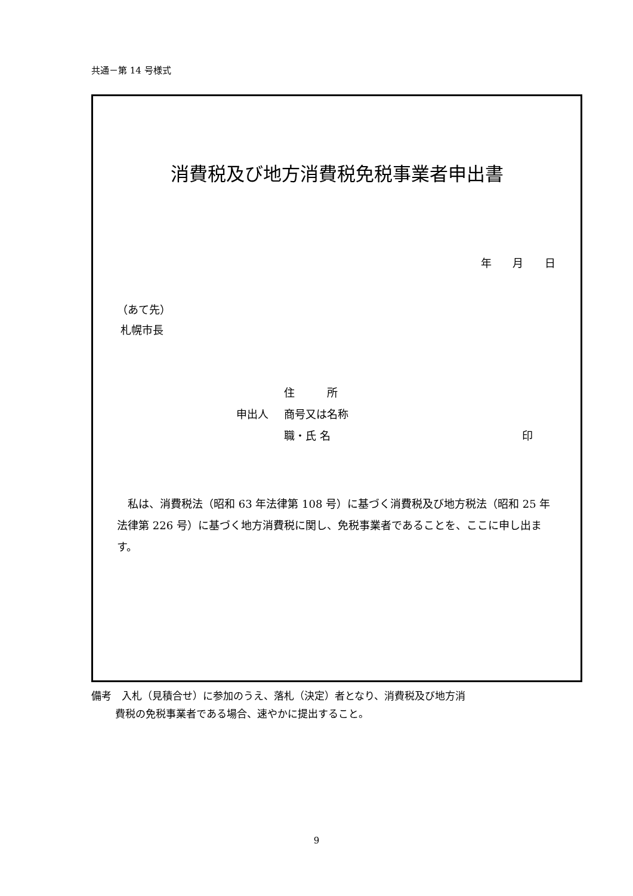共通－第 14 号様式
消費税及び地方消費税免税事業者申出書
年 月 日
（あて先）
札幌市長
住　　　所
申出人 商号又は名称
職・氏 名 印
私は、消費税法（昭和 63 年法律第 108 号）に基づく消費税及び地方税法（昭和 25 年法律第 226 号）に基づく地方消費税に関し、免税事業者であることを、ここに申し出ます。
備考　入札（見積合せ）に参加のうえ、落札（決定）者となり、消費税及び地方消
費税の免税事業者である場合、速やかに提出すること。
9